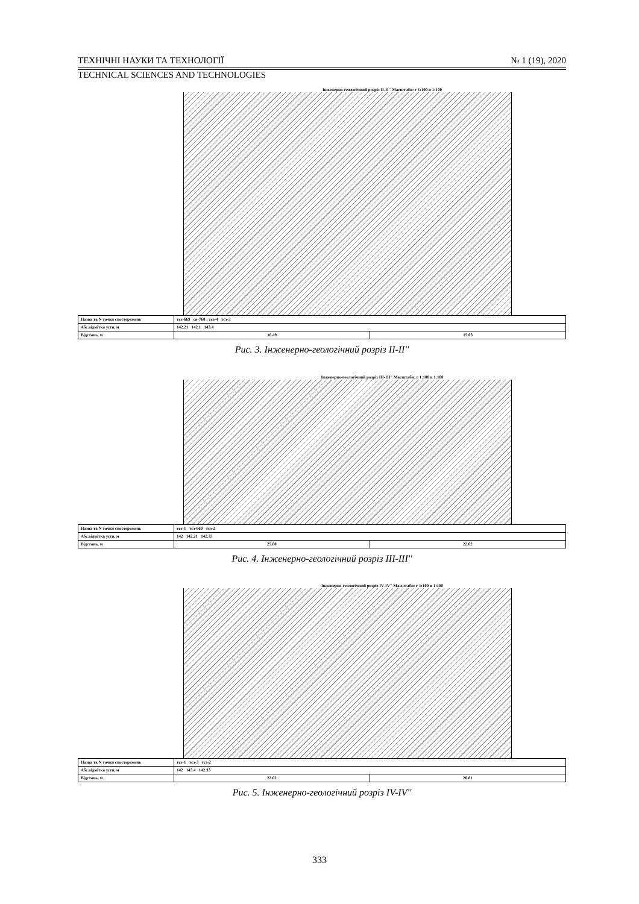ТЕХНІЧНІ НАУКИ ТА ТЕХНОЛОГІЇ № 1 (19), 2020
TECHNICAL SCIENCES AND TECHNOLOGIES
Інженерно-геологічний розріз II-II" Масштаби: г 1:100 в 1:100
| Назва та N точки спостережень | тсз-669 св-768 ; тсз-4 тсз-3 | |
| Абс.відмітка устя, м | 142.21 142.1 143.4 | |
| Відстань, м | 16.49 | 15.03 |
Рис. 3. Інженерно-геологічний розріз II-II''
Інженерно-геологічний розріз III-III" Масштаби: г 1:100 в 1:100
| Назва та N точки спостережень | тсз-1 тсз-669 тсз-2 | |
| Абс.відмітка устя, м | 142 142.21 142.33 | |
| Відстань, м | 25.00 | 22.02 |
Рис. 4. Інженерно-геологічний розріз III-III''
Інженерно-геологічний розріз IV-IV" Масштаби: г 1:100 в 1:100
| Назва та N точки спостережень | тсз-1 тсз-3 тсз-2 | |
| Абс.відмітка устя, м | 142 143.4 142.33 | |
| Відстань, м | 22.02 | 20.81 |
Рис. 5. Інженерно-геологічний розріз IV-IV''
333